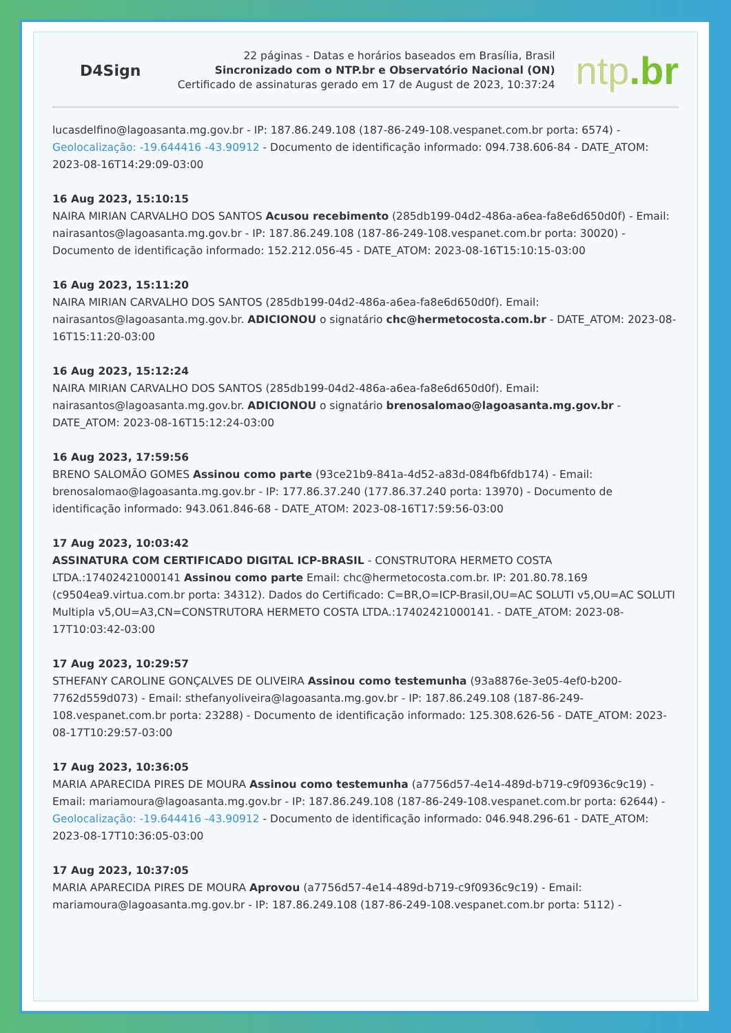D4Sign
22 páginas - Datas e horários baseados em Brasília, Brasil
Sincronizado com o NTP.br e Observatório Nacional (ON)
Certificado de assinaturas gerado em 17 de August de 2023, 10:37:24
ntp.br
lucasdelfino@lagoasanta.mg.gov.br - IP: 187.86.249.108 (187-86-249-108.vespanet.com.br porta: 6574) - Geolocalização: -19.644416 -43.90912 - Documento de identificação informado: 094.738.606-84 - DATE_ATOM: 2023-08-16T14:29:09-03:00
16 Aug 2023, 15:10:15
NAIRA MIRIAN CARVALHO DOS SANTOS Acusou recebimento (285db199-04d2-486a-a6ea-fa8e6d650d0f) - Email: nairasantos@lagoasanta.mg.gov.br - IP: 187.86.249.108 (187-86-249-108.vespanet.com.br porta: 30020) - Documento de identificação informado: 152.212.056-45 - DATE_ATOM: 2023-08-16T15:10:15-03:00
16 Aug 2023, 15:11:20
NAIRA MIRIAN CARVALHO DOS SANTOS (285db199-04d2-486a-a6ea-fa8e6d650d0f). Email: nairasantos@lagoasanta.mg.gov.br. ADICIONOU o signatário chc@hermetocosta.com.br - DATE_ATOM: 2023-08-16T15:11:20-03:00
16 Aug 2023, 15:12:24
NAIRA MIRIAN CARVALHO DOS SANTOS (285db199-04d2-486a-a6ea-fa8e6d650d0f). Email: nairasantos@lagoasanta.mg.gov.br. ADICIONOU o signatário brenosalomao@lagoasanta.mg.gov.br - DATE_ATOM: 2023-08-16T15:12:24-03:00
16 Aug 2023, 17:59:56
BRENO SALOMÃO GOMES Assinou como parte (93ce21b9-841a-4d52-a83d-084fb6fdb174) - Email: brenosalomao@lagoasanta.mg.gov.br - IP: 177.86.37.240 (177.86.37.240 porta: 13970) - Documento de identificação informado: 943.061.846-68 - DATE_ATOM: 2023-08-16T17:59:56-03:00
17 Aug 2023, 10:03:42
ASSINATURA COM CERTIFICADO DIGITAL ICP-BRASIL - CONSTRUTORA HERMETO COSTA LTDA.:17402421000141 Assinou como parte Email: chc@hermetocosta.com.br. IP: 201.80.78.169 (c9504ea9.virtua.com.br porta: 34312). Dados do Certificado: C=BR,O=ICP-Brasil,OU=AC SOLUTI v5,OU=AC SOLUTI Multipla v5,OU=A3,CN=CONSTRUTORA HERMETO COSTA LTDA.:17402421000141. - DATE_ATOM: 2023-08-17T10:03:42-03:00
17 Aug 2023, 10:29:57
STHEFANY CAROLINE GONÇALVES DE OLIVEIRA Assinou como testemunha (93a8876e-3e05-4ef0-b200-7762d559d073) - Email: sthefanyoliveira@lagoasanta.mg.gov.br - IP: 187.86.249.108 (187-86-249-108.vespanet.com.br porta: 23288) - Documento de identificação informado: 125.308.626-56 - DATE_ATOM: 2023-08-17T10:29:57-03:00
17 Aug 2023, 10:36:05
MARIA APARECIDA PIRES DE MOURA Assinou como testemunha (a7756d57-4e14-489d-b719-c9f0936c9c19) - Email: mariamoura@lagoasanta.mg.gov.br - IP: 187.86.249.108 (187-86-249-108.vespanet.com.br porta: 62644) - Geolocalização: -19.644416 -43.90912 - Documento de identificação informado: 046.948.296-61 - DATE_ATOM: 2023-08-17T10:36:05-03:00
17 Aug 2023, 10:37:05
MARIA APARECIDA PIRES DE MOURA Aprovou (a7756d57-4e14-489d-b719-c9f0936c9c19) - Email: mariamoura@lagoasanta.mg.gov.br - IP: 187.86.249.108 (187-86-249-108.vespanet.com.br porta: 5112) -